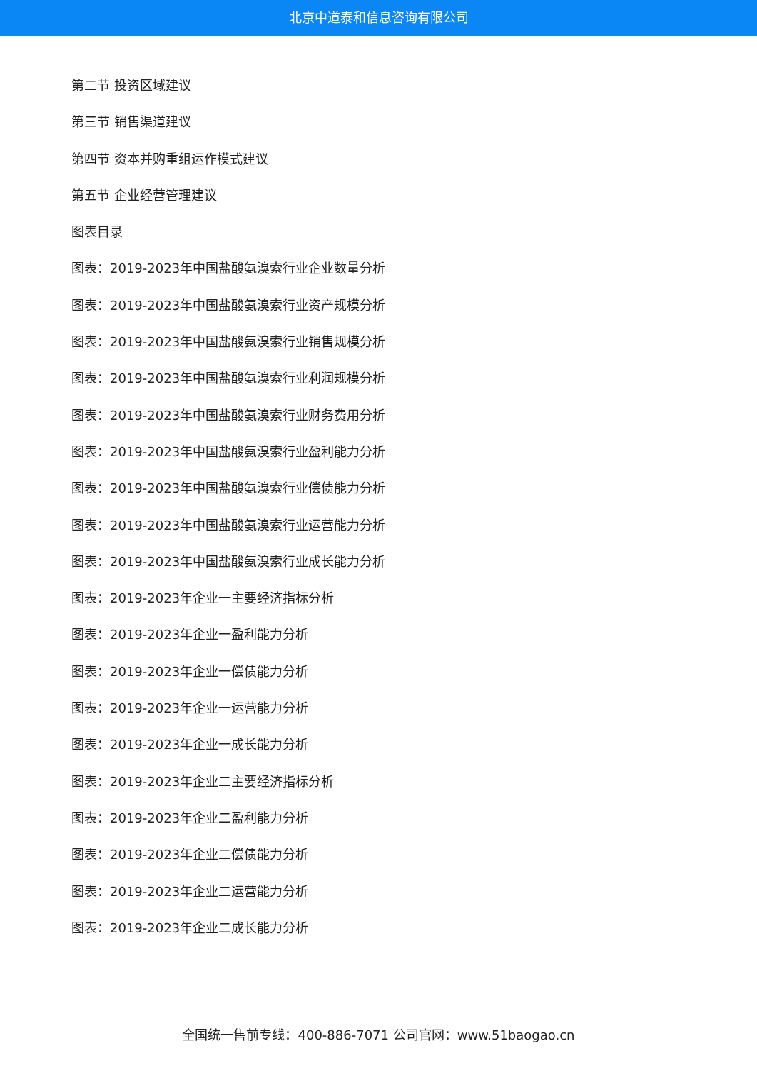北京中道泰和信息咨询有限公司
第二节 投资区域建议
第三节 销售渠道建议
第四节 资本并购重组运作模式建议
第五节 企业经营管理建议
图表目录
图表：2019-2023年中国盐酸氨溴索行业企业数量分析
图表：2019-2023年中国盐酸氨溴索行业资产规模分析
图表：2019-2023年中国盐酸氨溴索行业销售规模分析
图表：2019-2023年中国盐酸氨溴索行业利润规模分析
图表：2019-2023年中国盐酸氨溴索行业财务费用分析
图表：2019-2023年中国盐酸氨溴索行业盈利能力分析
图表：2019-2023年中国盐酸氨溴索行业偿债能力分析
图表：2019-2023年中国盐酸氨溴索行业运营能力分析
图表：2019-2023年中国盐酸氨溴索行业成长能力分析
图表：2019-2023年企业一主要经济指标分析
图表：2019-2023年企业一盈利能力分析
图表：2019-2023年企业一偿债能力分析
图表：2019-2023年企业一运营能力分析
图表：2019-2023年企业一成长能力分析
图表：2019-2023年企业二主要经济指标分析
图表：2019-2023年企业二盈利能力分析
图表：2019-2023年企业二偿债能力分析
图表：2019-2023年企业二运营能力分析
图表：2019-2023年企业二成长能力分析
全国统一售前专线：400-886-7071 公司官网：www.51baogao.cn